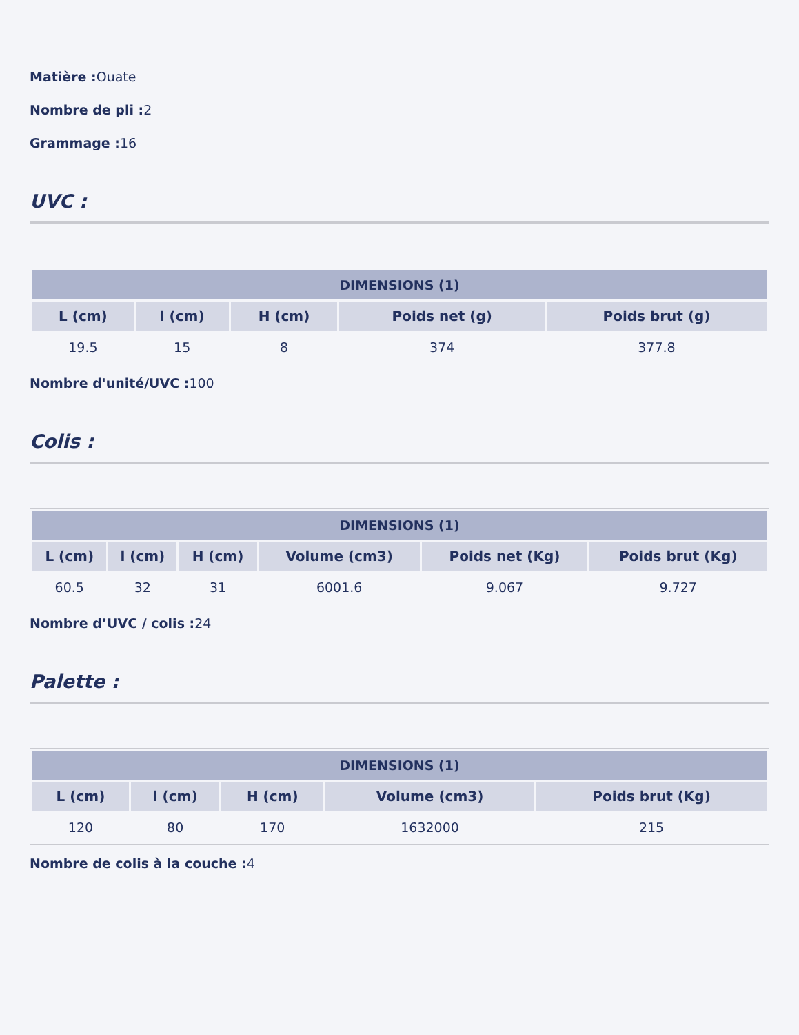Matière : Ouate
Nombre de pli : 2
Grammage : 16
UVC :
| DIMENSIONS (1) | | | | |
| --- | --- | --- | --- | --- |
| L (cm) | l (cm) | H (cm) | Poids net (g) | Poids brut (g) |
| 19.5 | 15 | 8 | 374 | 377.8 |
Nombre d'unité/UVC : 100
Colis :
| DIMENSIONS (1) | | | | | |
| --- | --- | --- | --- | --- | --- |
| L (cm) | l (cm) | H (cm) | Volume (cm3) | Poids net (Kg) | Poids brut (Kg) |
| 60.5 | 32 | 31 | 6001.6 | 9.067 | 9.727 |
Nombre d’UVC / colis : 24
Palette :
| DIMENSIONS (1) | | | | |
| --- | --- | --- | --- | --- |
| L (cm) | l (cm) | H (cm) | Volume (cm3) | Poids brut (Kg) |
| 120 | 80 | 170 | 1632000 | 215 |
Nombre de colis à la couche : 4